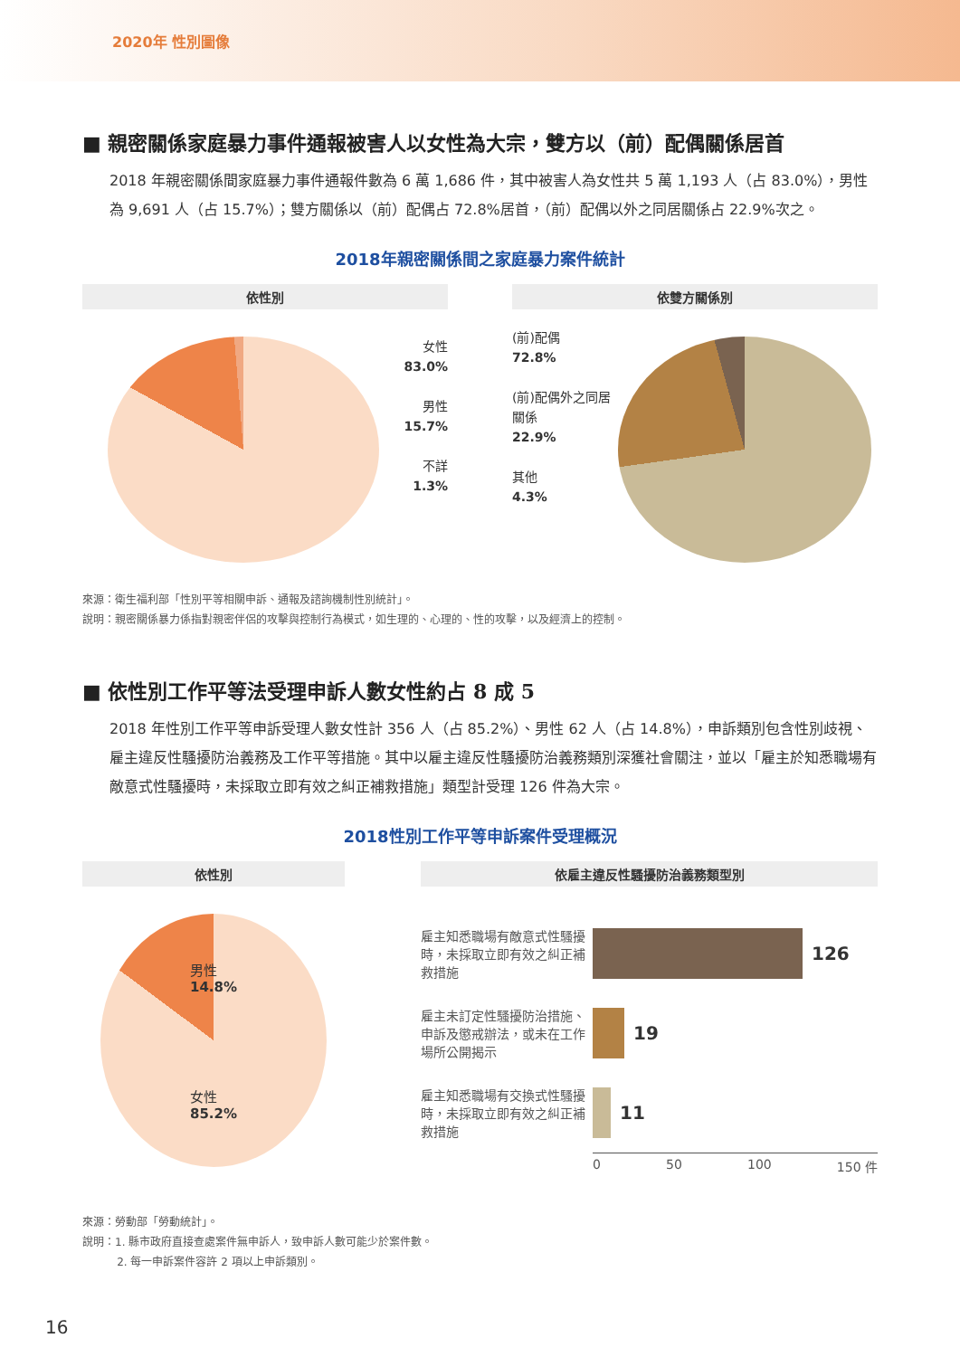2020年 性別圖像
■ 親密關係家庭暴力事件通報被害人以女性為大宗，雙方以（前）配偶關係居首
2018 年親密關係間家庭暴力事件通報件數為 6 萬 1,686 件，其中被害人為女性共 5 萬 1,193 人（占 83.0%），男性為 9,691 人（占 15.7%）；雙方關係以（前）配偶占 72.8%居首，（前）配偶以外之同居關係占 22.9%次之。
2018年親密關係間之家庭暴力案件統計
依性別
女性
83.0%
男性
15.7%
不詳
1.3%
依雙方關係別
(前)配偶
72.8%
(前)配偶外之同居關係
22.9%
其他
4.3%
來源：衛生福利部「性別平等相關申訴、通報及諮詢機制性別統計」。
說明：親密關係暴力係指對親密伴侶的攻擊與控制行為模式，如生理的、心理的、性的攻擊，以及經濟上的控制。
■ 依性別工作平等法受理申訴人數女性約占 8 成 5
2018 年性別工作平等申訴受理人數女性計 356 人（占 85.2%）、男性 62 人（占 14.8%），申訴類別包含性別歧視、雇主違反性騷擾防治義務及工作平等措施。其中以雇主違反性騷擾防治義務類別深獲社會關注，並以「雇主於知悉職場有敵意式性騷擾時，未採取立即有效之糾正補救措施」類型計受理 126 件為大宗。
2018性別工作平等申訴案件受理概況
依性別
男性
14.8%
女性
85.2%
依雇主違反性騷擾防治義務類型別
雇主知悉職場有敵意式性騷擾時，未採取立即有效之糾正補救措施
126
雇主未訂定性騷擾防治措施、申訴及懲戒辦法，或未在工作場所公開揭示
19
雇主知悉職場有交換式性騷擾時，未採取立即有效之糾正補救措施
11
0 50 100 150 件
來源：勞動部「勞動統計」。
說明：1. 縣市政府直接查處案件無申訴人，致申訴人數可能少於案件數。
2. 每一申訴案件容許 2 項以上申訴類別。
16